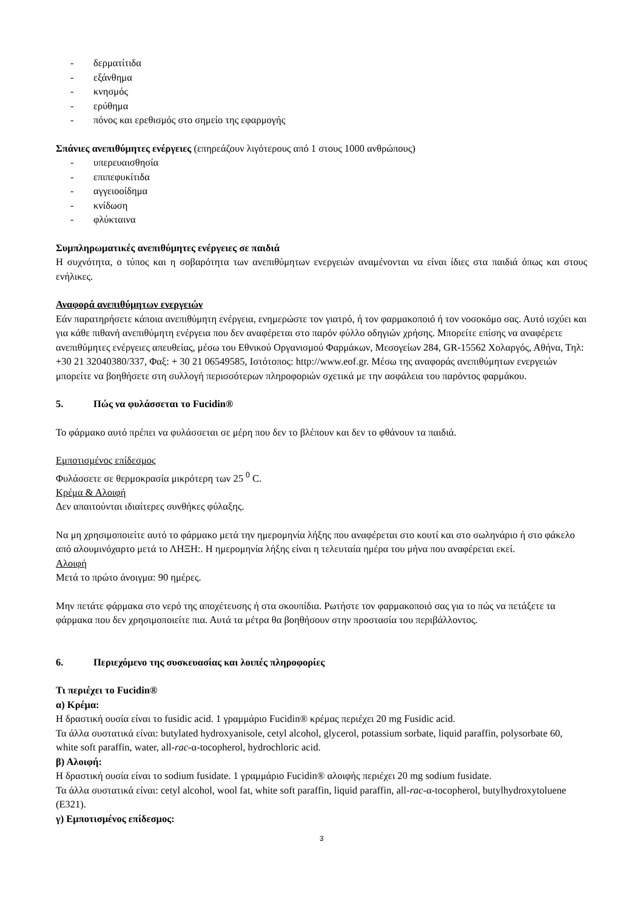- δερματίτιδα
- εξάνθημα
- κνησμός
- ερύθημα
- πόνος και ερεθισμός στο σημείο της εφαρμογής
Σπάνιες ανεπιθύμητες ενέργειες (επηρεάζουν λιγότερους από 1 στους 1000 ανθρώπους)
- υπερευαισθησία
- επιπεφυκίτιδα
- αγγειοοίδημα
- κνίδωση
- φλύκταινα
Συμπληρωματικές ανεπιθύμητες ενέργειες σε παιδιά
Η συχνότητα, ο τύπος και η σοβαρότητα των ανεπιθύμητων ενεργειών αναμένονται να είναι ίδιες στα παιδιά όπως και στους ενήλικες.
Αναφορά ανεπιθύμητων ενεργειών
Εάν παρατηρήσετε κάποια ανεπιθύμητη ενέργεια, ενημερώστε τον γιατρό, ή τον φαρμακοποιό ή τον νοσοκόμο σας. Αυτό ισχύει και για κάθε πιθανή ανεπιθύμητη ενέργεια που δεν αναφέρεται στο παρόν φύλλο οδηγιών χρήσης. Μπορείτε επίσης να αναφέρετε ανεπιθύμητες ενέργειες απευθείας, μέσω του Εθνικού Οργανισμού Φαρμάκων, Μεσογείων 284, GR-15562 Χολαργός, Αθήνα, Τηλ: +30 21 32040380/337, Φαξ: + 30 21 06549585, Ιστότοπος: http://www.eof.gr. Μέσω της αναφοράς ανεπιθύμητων ενεργειών μπορείτε να βοηθήσετε στη συλλογή περισσότερων πληροφοριών σχετικά με την ασφάλεια του παρόντος φαρμάκου.
5. Πώς να φυλάσσεται το Fucidin®
Το φάρμακο αυτό πρέπει να φυλάσσεται σε μέρη που δεν το βλέπουν και δεν το φθάνουν τα παιδιά.
Εμποτισμένος επίδεσμος
Φυλάσσετε σε θερμοκρασία μικρότερη των 25 <sup>0</sup> C.
Κρέμα & Αλοιφή
Δεν απαιτούνται ιδιαίτερες συνθήκες φύλαξης.
Να μη χρησιμοποιείτε αυτό το φάρμακο μετά την ημερομηνία λήξης που αναφέρεται στο κουτί και στο σωληνάριο ή στο φάκελο από αλουμινόχαρτο μετά το ΛΗΞΗ:. Η ημερομηνία λήξης είναι η τελευταία ημέρα του μήνα που αναφέρεται εκεί.
Αλοιφή
Μετά το πρώτο άνοιγμα: 90 ημέρες.
Μην πετάτε φάρμακα στο νερό της αποχέτευσης ή στα σκουπίδια. Ρωτήστε τον φαρμακοποιό σας για το πώς να πετάξετε τα φάρμακα που δεν χρησιμοποιείτε πια. Αυτά τα μέτρα θα βοηθήσουν στην προστασία του περιβάλλοντος.
6. Περιεχόμενο της συσκευασίας και λοιπές πληροφορίες
Τι περιέχει το Fucidin®
α) Κρέμα:
Η δραστική ουσία είναι το fusidic acid. 1 γραμμάριο Fucidin® κρέμας περιέχει 20 mg Fusidic acid.
Τα άλλα συστατικά είναι: butylated hydroxyanisole, cetyl alcohol, glycerol, potassium sorbate, liquid paraffin, polysorbate 60, white soft paraffin, water, all-rac-α-tocopherol, hydrochloric acid.
β) Αλοιφή:
Η δραστική ουσία είναι το sodium fusidate. 1 γραμμάριο Fucidin® αλοιφής περιέχει 20 mg sodium fusidate.
Τα άλλα συστατικά είναι: cetyl alcohol, wool fat, white soft paraffin, liquid paraffin, all-rac-α-tocopherol, butylhydroxytoluene (E321).
γ) Εμποτισμένος επίδεσμος:
3